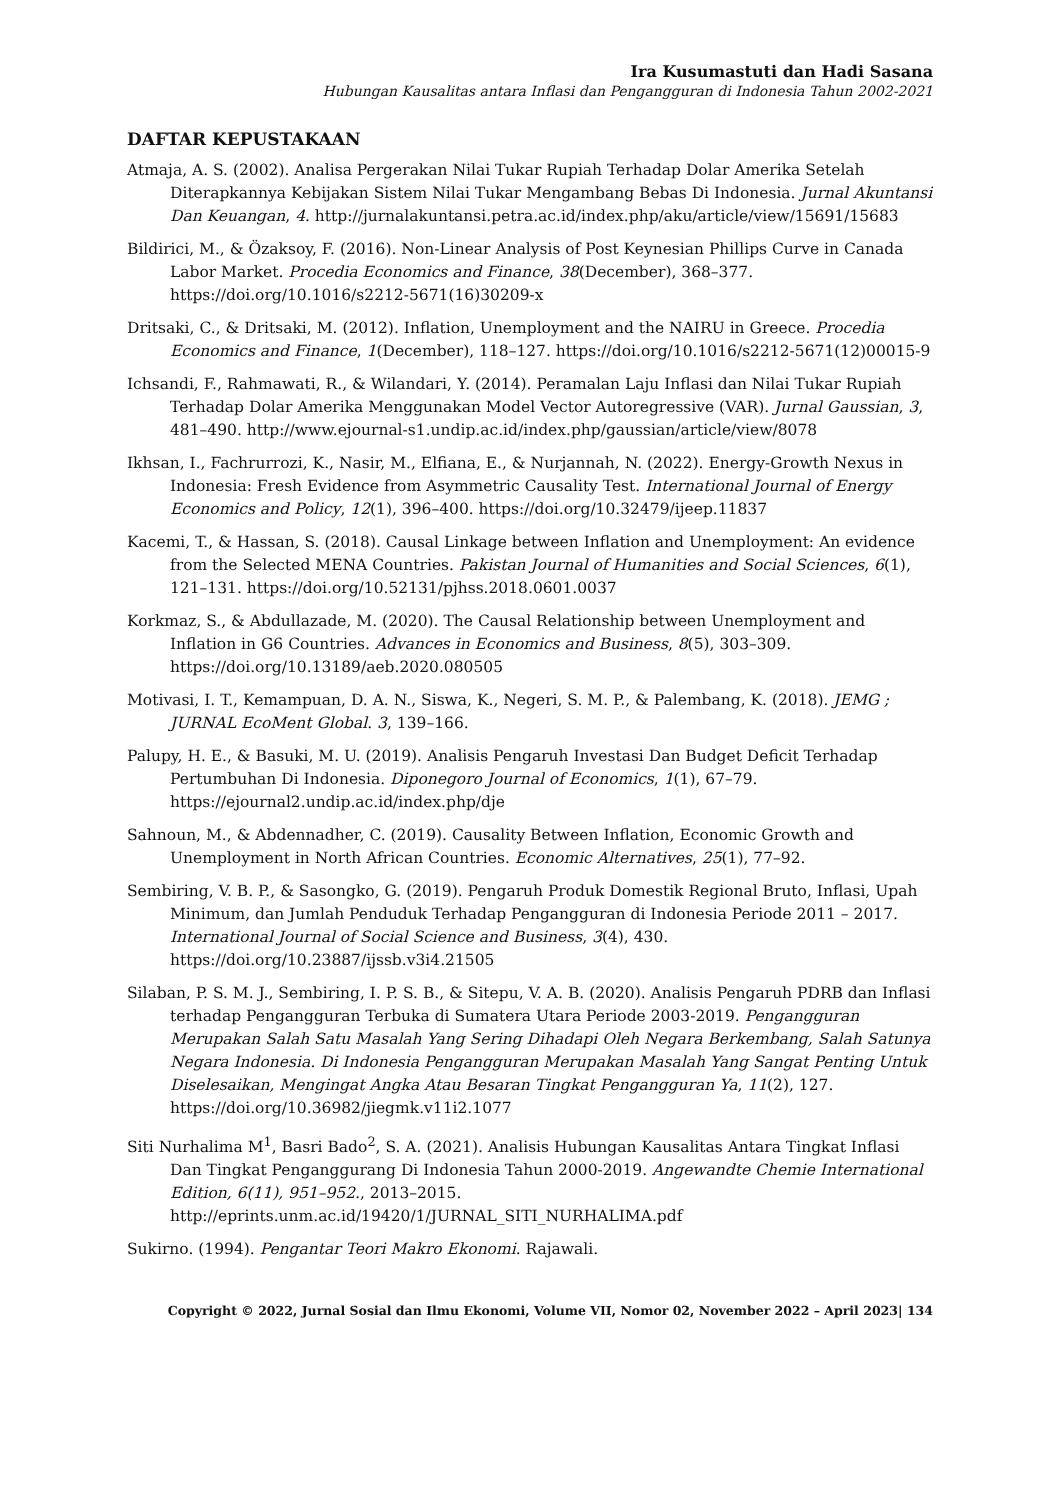Ira Kusumastuti dan Hadi Sasana
Hubungan Kausalitas antara Inflasi dan Pengangguran di Indonesia Tahun 2002-2021
DAFTAR KEPUSTAKAAN
Atmaja, A. S. (2002). Analisa Pergerakan Nilai Tukar Rupiah Terhadap Dolar Amerika Setelah Diterapkannya Kebijakan Sistem Nilai Tukar Mengambang Bebas Di Indonesia. Jurnal Akuntansi Dan Keuangan, 4. http://jurnalakuntansi.petra.ac.id/index.php/aku/article/view/15691/15683
Bildirici, M., & Özaksoy, F. (2016). Non-Linear Analysis of Post Keynesian Phillips Curve in Canada Labor Market. Procedia Economics and Finance, 38(December), 368–377. https://doi.org/10.1016/s2212-5671(16)30209-x
Dritsaki, C., & Dritsaki, M. (2012). Inflation, Unemployment and the NAIRU in Greece. Procedia Economics and Finance, 1(December), 118–127. https://doi.org/10.1016/s2212-5671(12)00015-9
Ichsandi, F., Rahmawati, R., & Wilandari, Y. (2014). Peramalan Laju Inflasi dan Nilai Tukar Rupiah Terhadap Dolar Amerika Menggunakan Model Vector Autoregressive (VAR). Jurnal Gaussian, 3, 481–490. http://www.ejournal-s1.undip.ac.id/index.php/gaussian/article/view/8078
Ikhsan, I., Fachrurrozi, K., Nasir, M., Elfiana, E., & Nurjannah, N. (2022). Energy-Growth Nexus in Indonesia: Fresh Evidence from Asymmetric Causality Test. International Journal of Energy Economics and Policy, 12(1), 396–400. https://doi.org/10.32479/ijeep.11837
Kacemi, T., & Hassan, S. (2018). Causal Linkage between Inflation and Unemployment: An evidence from the Selected MENA Countries. Pakistan Journal of Humanities and Social Sciences, 6(1), 121–131. https://doi.org/10.52131/pjhss.2018.0601.0037
Korkmaz, S., & Abdullazade, M. (2020). The Causal Relationship between Unemployment and Inflation in G6 Countries. Advances in Economics and Business, 8(5), 303–309. https://doi.org/10.13189/aeb.2020.080505
Motivasi, I. T., Kemampuan, D. A. N., Siswa, K., Negeri, S. M. P., & Palembang, K. (2018). JEMG ; JURNAL EcoMent Global. 3, 139–166.
Palupy, H. E., & Basuki, M. U. (2019). Analisis Pengaruh Investasi Dan Budget Deficit Terhadap Pertumbuhan Di Indonesia. Diponegoro Journal of Economics, 1(1), 67–79. https://ejournal2.undip.ac.id/index.php/dje
Sahnoun, M., & Abdennadher, C. (2019). Causality Between Inflation, Economic Growth and Unemployment in North African Countries. Economic Alternatives, 25(1), 77–92.
Sembiring, V. B. P., & Sasongko, G. (2019). Pengaruh Produk Domestik Regional Bruto, Inflasi, Upah Minimum, dan Jumlah Penduduk Terhadap Pengangguran di Indonesia Periode 2011 – 2017. International Journal of Social Science and Business, 3(4), 430. https://doi.org/10.23887/ijssb.v3i4.21505
Silaban, P. S. M. J., Sembiring, I. P. S. B., & Sitepu, V. A. B. (2020). Analisis Pengaruh PDRB dan Inflasi terhadap Pengangguran Terbuka di Sumatera Utara Periode 2003-2019. Pengangguran Merupakan Salah Satu Masalah Yang Sering Dihadapi Oleh Negara Berkembang, Salah Satunya Negara Indonesia. Di Indonesia Pengangguran Merupakan Masalah Yang Sangat Penting Untuk Diselesaikan, Mengingat Angka Atau Besaran Tingkat Pengangguran Ya, 11(2), 127. https://doi.org/10.36982/jiegmk.v11i2.1077
Siti Nurhalima M<sup>1</sup>, Basri Bado<sup>2</sup>, S. A. (2021). Analisis Hubungan Kausalitas Antara Tingkat Inflasi Dan Tingkat Penganggurang Di Indonesia Tahun 2000-2019. Angewandte Chemie International Edition, 6(11), 951–952., 2013–2015. http://eprints.unm.ac.id/19420/1/JURNAL_SITI_NURHALIMA.pdf
Sukirno. (1994). Pengantar Teori Makro Ekonomi. Rajawali.
Copyright © 2022, Jurnal Sosial dan Ilmu Ekonomi, Volume VII, Nomor 02, November 2022 – April 2023| 134